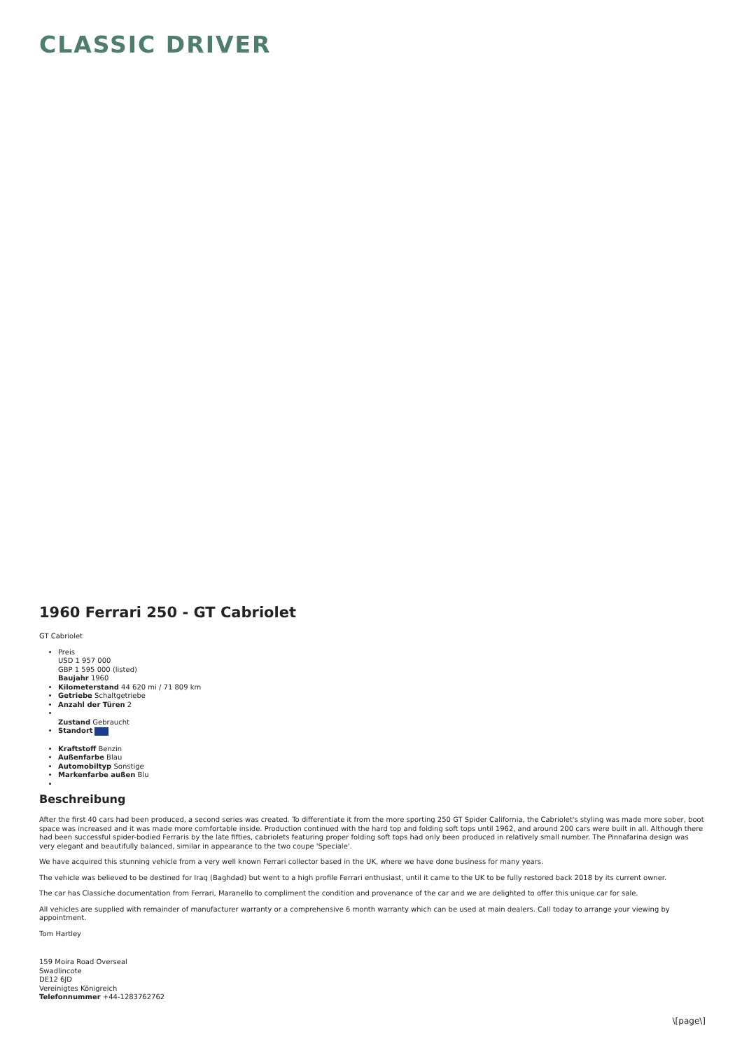CLASSIC DRIVER
1960 Ferrari 250 - GT Cabriolet
GT Cabriolet
Preis
USD 1 957 000
GBP 1 595 000 (listed)
Baujahr 1960
Kilometerstand 44 620 mi / 71 809 km
Getriebe Schaltgetriebe
Anzahl der Türen 2
Zustand Gebraucht
Standort
Kraftstoff Benzin
Außenfarbe Blau
Automobiltyp Sonstige
Markenfarbe außen Blu
Beschreibung
After the first 40 cars had been produced, a second series was created. To differentiate it from the more sporting 250 GT Spider California, the Cabriolet's styling was made more sober, boot space was increased and it was made more comfortable inside. Production continued with the hard top and folding soft tops until 1962, and around 200 cars were built in all. Although there had been successful spider-bodied Ferraris by the late fifties, cabriolets featuring proper folding soft tops had only been produced in relatively small number. The Pinnafarina design was very elegant and beautifully balanced, similar in appearance to the two coupe 'Speciale'.
We have acquired this stunning vehicle from a very well known Ferrari collector based in the UK, where we have done business for many years.
The vehicle was believed to be destined for Iraq (Baghdad) but went to a high profile Ferrari enthusiast, until it came to the UK to be fully restored back 2018 by its current owner.
The car has Classiche documentation from Ferrari, Maranello to compliment the condition and provenance of the car and we are delighted to offer this unique car for sale.
All vehicles are supplied with remainder of manufacturer warranty or a comprehensive 6 month warranty which can be used at main dealers. Call today to arrange your viewing by appointment.
Tom Hartley
159 Moira Road Overseal
Swadlincote
DE12 6JD
Vereinigtes Königreich
Telefonnummer +44-1283762762
\[page\]